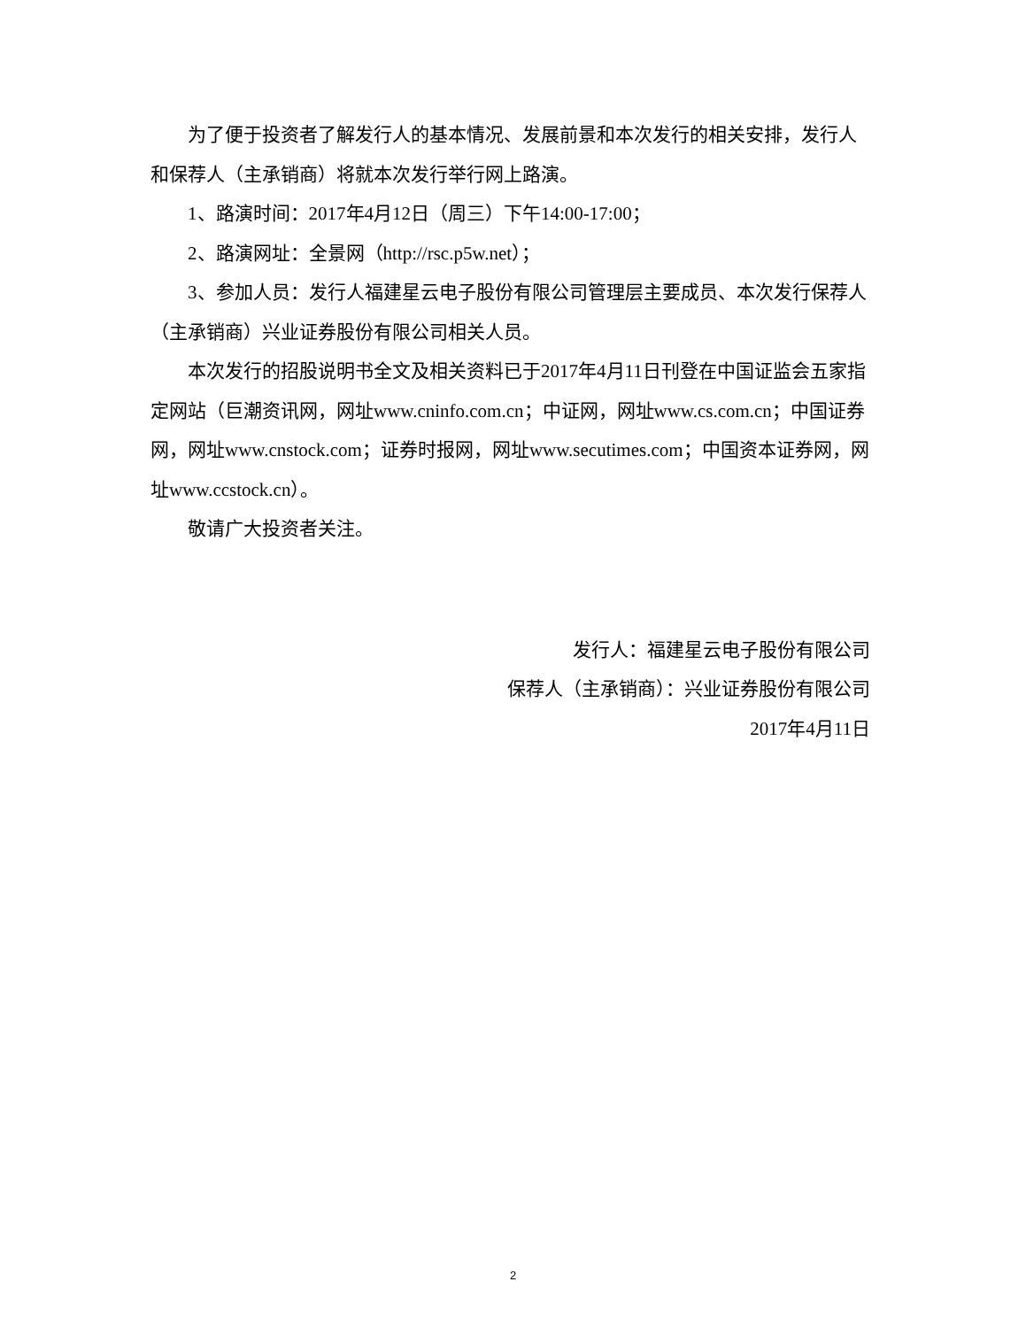为了便于投资者了解发行人的基本情况、发展前景和本次发行的相关安排，发行人和保荐人（主承销商）将就本次发行举行网上路演。
1、路演时间：2017年4月12日（周三）下午14:00-17:00；
2、路演网址：全景网（http://rsc.p5w.net）；
3、参加人员：发行人福建星云电子股份有限公司管理层主要成员、本次发行保荐人（主承销商）兴业证券股份有限公司相关人员。
本次发行的招股说明书全文及相关资料已于2017年4月11日刊登在中国证监会五家指定网站（巨潮资讯网，网址www.cninfo.com.cn；中证网，网址www.cs.com.cn；中国证券网，网址www.cnstock.com；证券时报网，网址www.secutimes.com；中国资本证券网，网址www.ccstock.cn）。
敬请广大投资者关注。
发行人：福建星云电子股份有限公司
保荐人（主承销商）：兴业证券股份有限公司
2017年4月11日
2